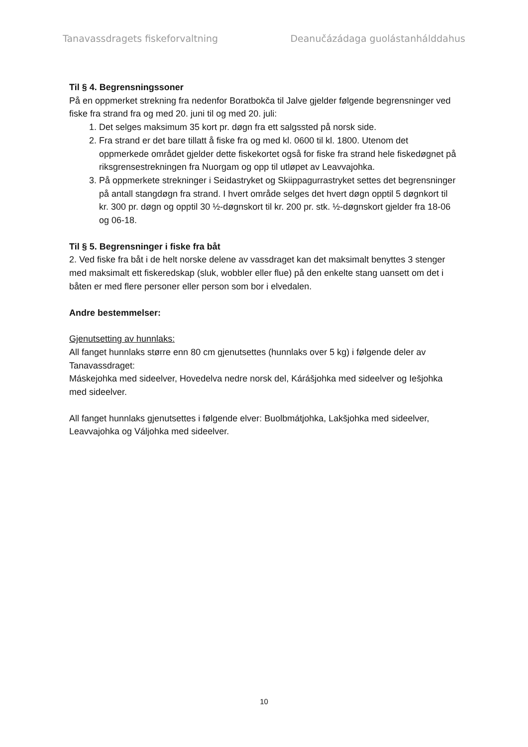Tanavassdragets fiskeforvaltning Deanučázádaga guolástanhálddahus
Til § 4. Begrensningssoner
På en oppmerket strekning fra nedenfor Boratbokča til Jalve gjelder følgende begrensninger ved fiske fra strand fra og med 20. juni til og med 20. juli:
1. Det selges maksimum 35 kort pr. døgn fra ett salgssted på norsk side.
2. Fra strand er det bare tillatt å fiske fra og med kl. 0600 til kl. 1800. Utenom det oppmerkede området gjelder dette fiskekortet også for fiske fra strand hele fiskedøgnet på riksgrensestrekningen fra Nuorgam og opp til utløpet av Leavvajohka.
3. På oppmerkete strekninger i Seidastryket og Skiippagurrastryket settes det begrensninger på antall stangdøgn fra strand. I hvert område selges det hvert døgn opptil 5 døgnkort til kr. 300 pr. døgn og opptil 30 ½-døgnskort til kr. 200 pr. stk. ½-døgnskort gjelder fra 18-06 og 06-18.
Til § 5. Begrensninger i fiske fra båt
2. Ved fiske fra båt i de helt norske delene av vassdraget kan det maksimalt benyttes 3 stenger med maksimalt ett fiskeredskap (sluk, wobbler eller flue) på den enkelte stang uansett om det i båten er med flere personer eller person som bor i elvedalen.
Andre bestemmelser:
Gjenutsetting av hunnlaks:
All fanget hunnlaks større enn 80 cm gjenutsettes (hunnlaks over 5 kg) i følgende deler av Tanavassdraget:
Máskejohka med sideelver, Hovedelva nedre norsk del, Kárášjohka med sideelver og Iešjohka med sideelver.
All fanget hunnlaks gjenutsettes i følgende elver: Buolbmátjohka, Lakšjohka med sideelver, Leavvajohka og Váljohka med sideelver.
10